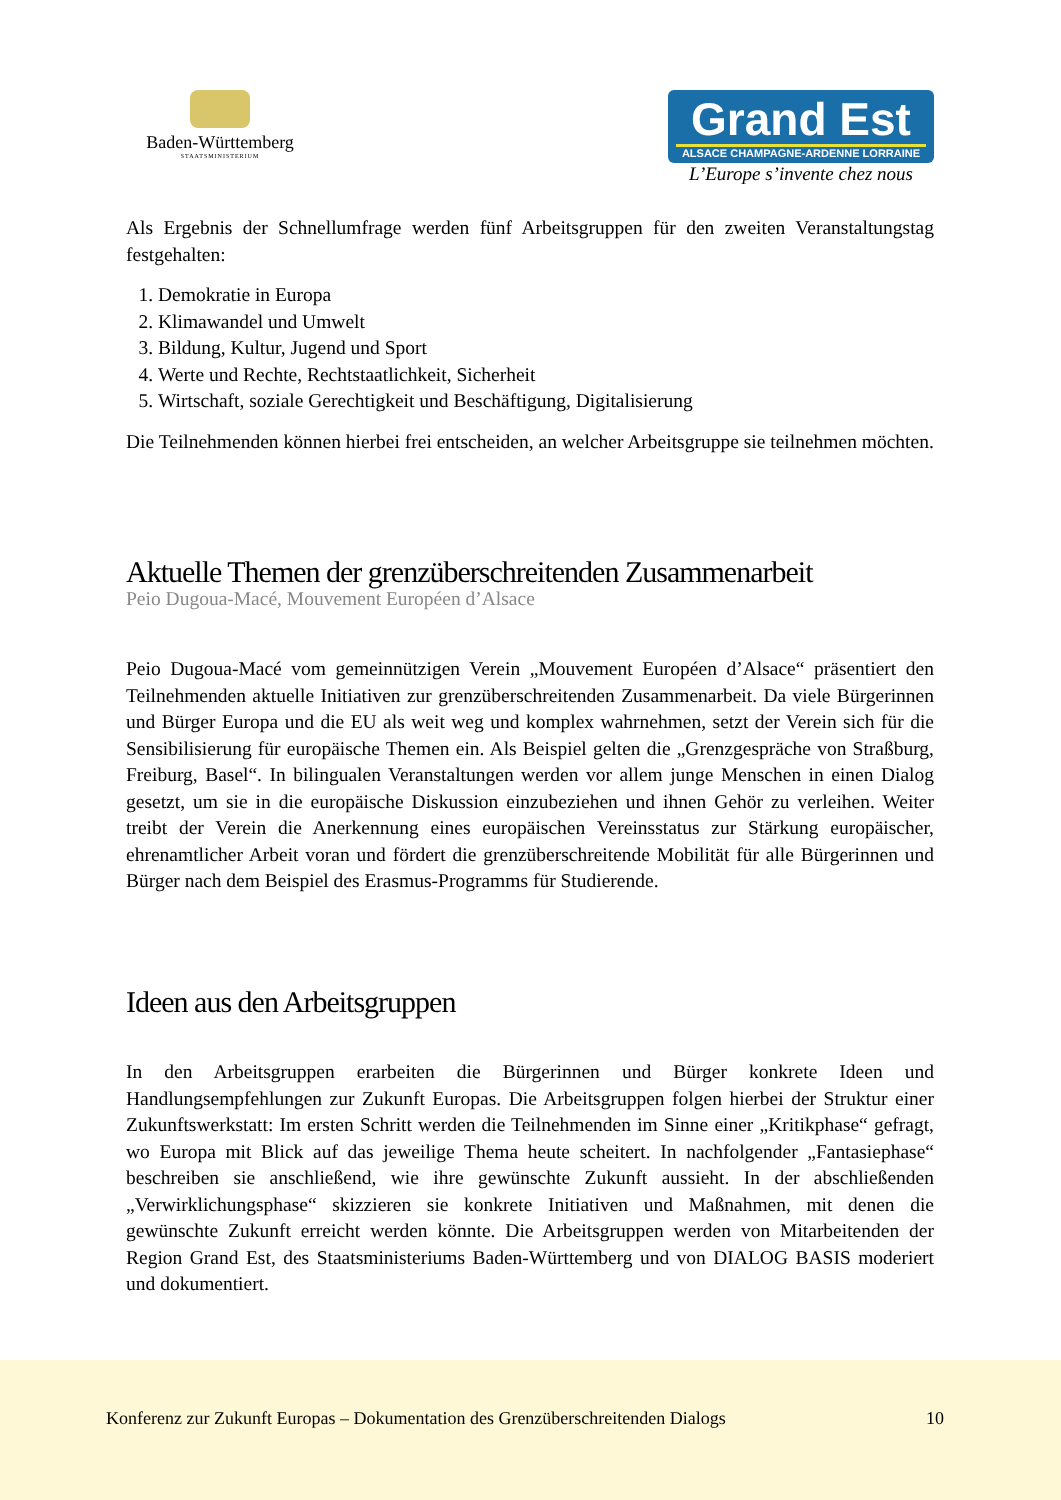Baden-Württemberg
STAATSMINISTERIUM
Grand Est
ALSACE CHAMPAGNE-ARDENNE LORRAINE
L’Europe s’invente chez nous
Als Ergebnis der Schnellumfrage werden fünf Arbeitsgruppen für den zweiten Veranstaltungstag festgehalten:
1. Demokratie in Europa
2. Klimawandel und Umwelt
3. Bildung, Kultur, Jugend und Sport
4. Werte und Rechte, Rechtstaatlichkeit, Sicherheit
5. Wirtschaft, soziale Gerechtigkeit und Beschäftigung, Digitalisierung
Die Teilnehmenden können hierbei frei entscheiden, an welcher Arbeitsgruppe sie teilnehmen möchten.
Aktuelle Themen der grenzüberschreitenden Zusammenarbeit
Peio Dugoua-Macé, Mouvement Européen d’Alsace
Peio Dugoua-Macé vom gemeinnützigen Verein „Mouvement Européen d’Alsace“ präsentiert den Teilnehmenden aktuelle Initiativen zur grenzüberschreitenden Zusammenarbeit. Da viele Bürgerinnen und Bürger Europa und die EU als weit weg und komplex wahrnehmen, setzt der Verein sich für die Sensibilisierung für europäische Themen ein. Als Beispiel gelten die „Grenzgespräche von Straßburg, Freiburg, Basel“. In bilingualen Veranstaltungen werden vor allem junge Menschen in einen Dialog gesetzt, um sie in die europäische Diskussion einzubeziehen und ihnen Gehör zu verleihen. Weiter treibt der Verein die Anerkennung eines europäischen Vereinsstatus zur Stärkung europäischer, ehrenamtlicher Arbeit voran und fördert die grenzüberschreitende Mobilität für alle Bürgerinnen und Bürger nach dem Beispiel des Erasmus-Programms für Studierende.
Ideen aus den Arbeitsgruppen
In den Arbeitsgruppen erarbeiten die Bürgerinnen und Bürger konkrete Ideen und Handlungsempfehlungen zur Zukunft Europas. Die Arbeitsgruppen folgen hierbei der Struktur einer Zukunftswerkstatt: Im ersten Schritt werden die Teilnehmenden im Sinne einer „Kritikphase“ gefragt, wo Europa mit Blick auf das jeweilige Thema heute scheitert. In nachfolgender „Fantasiephase“ beschreiben sie anschließend, wie ihre gewünschte Zukunft aussieht. In der abschließenden „Verwirklichungsphase“ skizzieren sie konkrete Initiativen und Maßnahmen, mit denen die gewünschte Zukunft erreicht werden könnte. Die Arbeitsgruppen werden von Mitarbeitenden der Region Grand Est, des Staatsministeriums Baden-Württemberg und von DIALOG BASIS moderiert und dokumentiert.
Konferenz zur Zukunft Europas – Dokumentation des Grenzüberschreitenden Dialogs
10